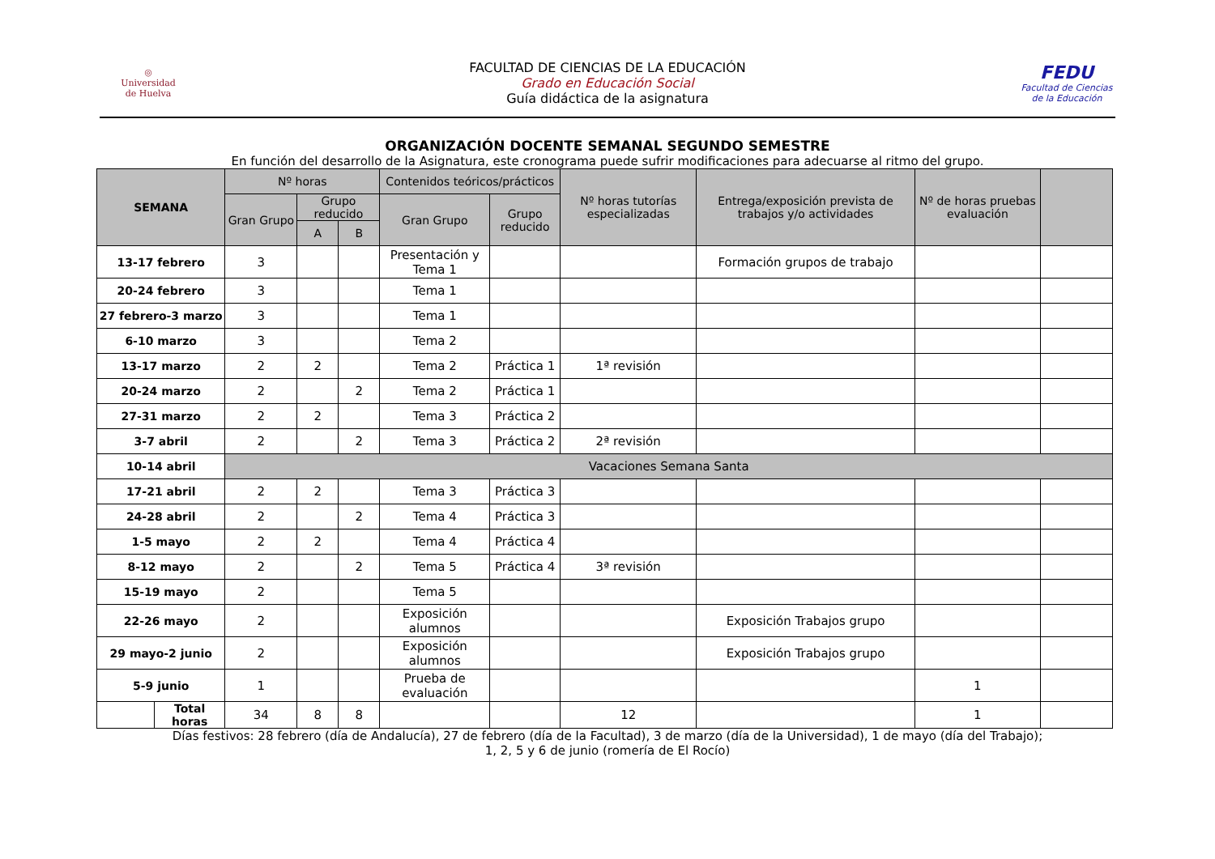◎
Universidad
de Huelva
FACULTAD DE CIENCIAS DE LA EDUCACIÓN
Grado en Educación Social
Guía didáctica de la asignatura
FEDU
Facultad de Ciencias
de la Educación
ORGANIZACIÓN DOCENTE SEMANAL SEGUNDO SEMESTRE
En función del desarrollo de la Asignatura, este cronograma puede sufrir modificaciones para adecuarse al ritmo del grupo.
| SEMANA | | Nº horas | | | Contenidos teóricos/prácticos | | Nº horas tutorías especializadas | Entrega/exposición prevista de trabajos y/o actividades | Nº de horas pruebas evaluación | |
| --- | --- | --- | --- | --- | --- | --- | --- | --- | --- | --- |
| | | Gran Grupo | Grupo reducido | | Gran Grupo | Grupo reducido | | | | |
| | | | A | B | | | | | | |
| 13-17 febrero | | 3 | | | Presentación y Tema 1 | | | Formación grupos de trabajo | | |
| 20-24 febrero | | 3 | | | Tema 1 | | | | | |
| 27 febrero-3 marzo | | 3 | | | Tema 1 | | | | | |
| 6-10 marzo | | 3 | | | Tema 2 | | | | | |
| 13-17 marzo | | 2 | 2 | | Tema 2 | Práctica 1 | 1ª revisión | | | |
| 20-24 marzo | | 2 | | 2 | Tema 2 | Práctica 1 | | | | |
| 27-31 marzo | | 2 | 2 | | Tema 3 | Práctica 2 | | | | |
| 3-7 abril | | 2 | | 2 | Tema 3 | Práctica 2 | 2ª revisión | | | |
| 10-14 abril | | Vacaciones Semana Santa | | | | | | | | |
| 17-21 abril | | 2 | 2 | | Tema 3 | Práctica 3 | | | | |
| 24-28 abril | | 2 | | 2 | Tema 4 | Práctica 3 | | | | |
| 1-5 mayo | | 2 | 2 | | Tema 4 | Práctica 4 | | | | |
| 8-12 mayo | | 2 | | 2 | Tema 5 | Práctica 4 | 3ª revisión | | | |
| 15-19 mayo | | 2 | | | Tema 5 | | | | | |
| 22-26 mayo | | 2 | | | Exposición alumnos | | | Exposición Trabajos grupo | | |
| 29 mayo-2 junio | | 2 | | | Exposición alumnos | | | Exposición Trabajos grupo | | |
| 5-9 junio | | 1 | | | Prueba de evaluación | | | | 1 | |
| | Total horas | 34 | 8 | 8 | | | 12 | | 1 | |
Días festivos: 28 febrero (día de Andalucía), 27 de febrero (día de la Facultad), 3 de marzo (día de la Universidad), 1 de mayo (día del Trabajo);
1, 2, 5 y 6 de junio (romería de El Rocío)